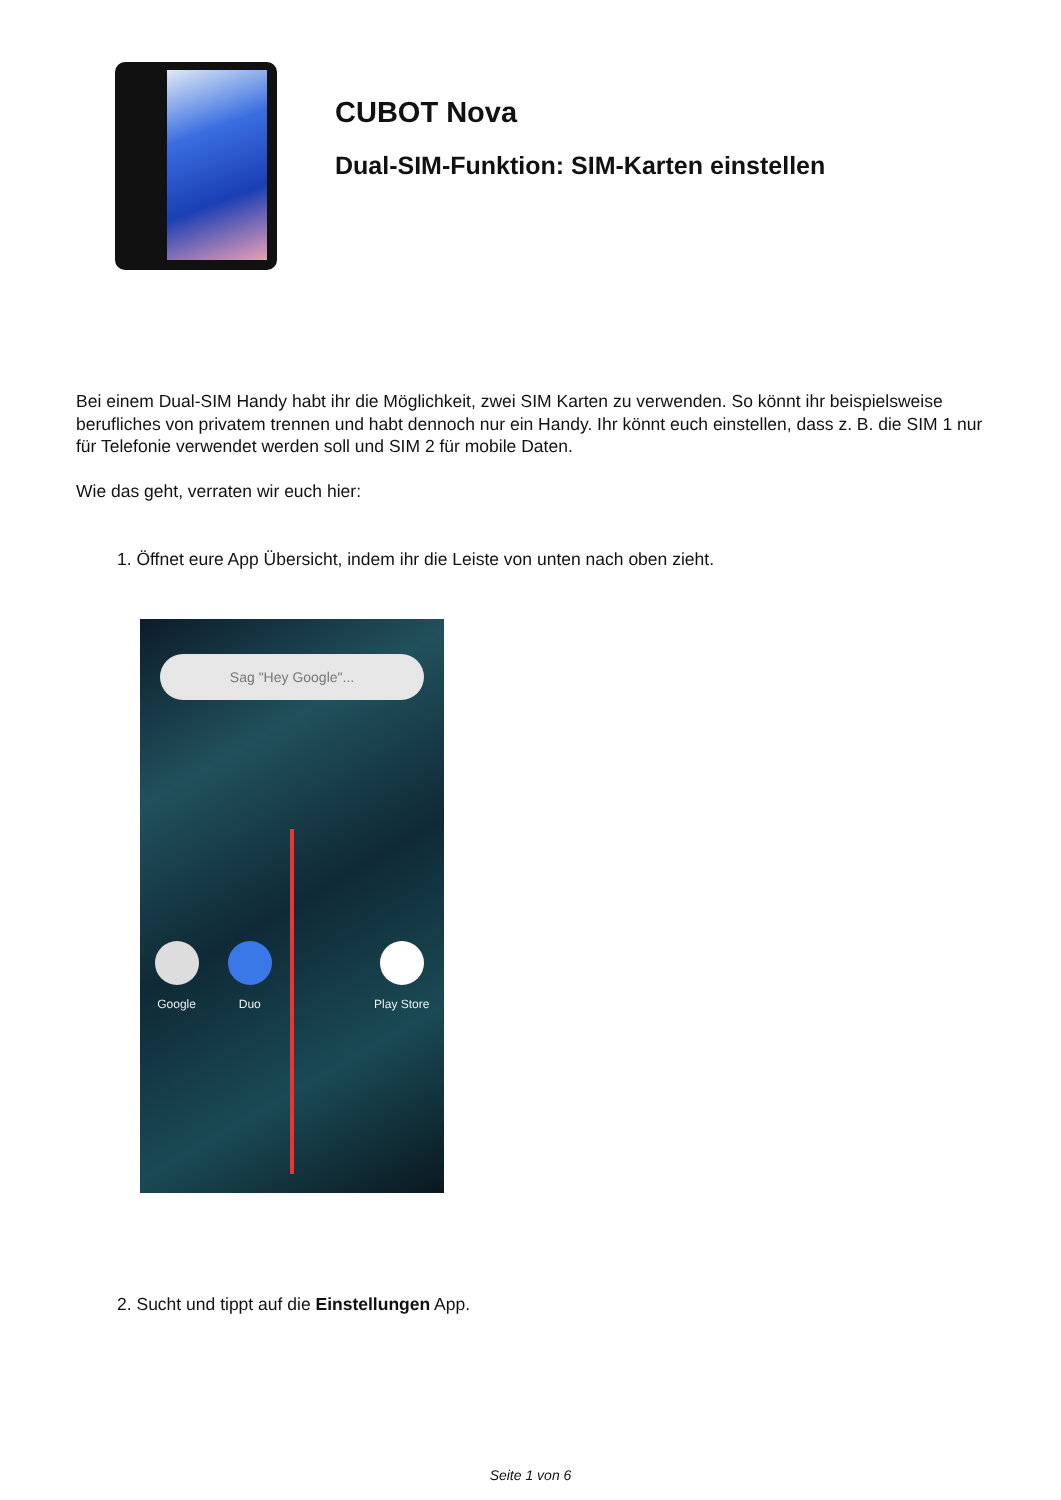CUBOT Nova
Dual-SIM-Funktion: SIM-Karten einstellen
Bei einem Dual-SIM Handy habt ihr die Möglichkeit, zwei SIM Karten zu verwenden. So könnt ihr beispielsweise berufliches von privatem trennen und habt dennoch nur ein Handy. Ihr könnt euch einstellen, dass z. B. die SIM 1 nur für Telefonie verwendet werden soll und SIM 2 für mobile Daten.
Wie das geht, verraten wir euch hier:
1. Öffnet eure App Übersicht, indem ihr die Leiste von unten nach oben zieht.
Sag "Hey Google"...
Google Duo Play Store
2. Sucht und tippt auf die Einstellungen App.
Seite 1 von 6